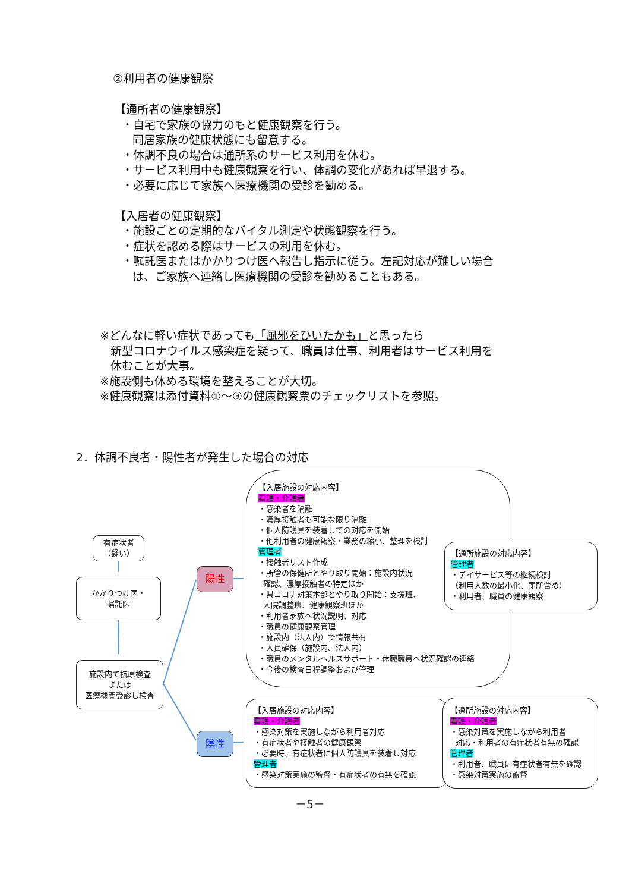②利用者の健康観察
【通所者の健康観察】
・自宅で家族の協力のもと健康観察を行う。
同居家族の健康状態にも留意する。
・体調不良の場合は通所系のサービス利用を休む。
・サービス利用中も健康観察を行い、体調の変化があれば早退する。
・必要に応じて家族へ医療機関の受診を勧める。
【入居者の健康観察】
・施設ごとの定期的なバイタル測定や状態観察を行う。
・症状を認める際はサービスの利用を休む。
・嘱託医またはかかりつけ医へ報告し指示に従う。左記対応が難しい場合
は、ご家族へ連絡し医療機関の受診を勧めることもある。
※どんなに軽い症状であっても「風邪をひいたかも」と思ったら
新型コロナウイルス感染症を疑って、職員は仕事、利用者はサービス利用を
休むことが大事。
※施設側も休める環境を整えることが大切。
※健康観察は添付資料①～③の健康観察票のチェックリストを参照。
2．体調不良者・陽性者が発生した場合の対応
有症状者
（疑い）
かかりつけ医・
嘱託医
施設内で抗原検査
または
医療機関受診し検査
陽性
陰性
【入居施設の対応内容】
看護・介護者
・感染者を隔離
・濃厚接触者も可能な限り隔離
・個人防護具を装着しての対応を開始
・他利用者の健康観察・業務の縮小、整理を検討
管理者
・接触者リスト作成
・所管の保健所とやり取り開始：施設内状況
確認、濃厚接触者の特定ほか
・県コロナ対策本部とやり取り開始：支援班、
入院調整班、健康観察班ほか
・利用者家族へ状況説明、対応
・職員の健康観察管理
・施設内（法人内）で情報共有
・人員確保（施設内、法人内）
・職員のメンタルヘルスサポート・休職職員へ状況確認の連絡
・今後の検査日程調整および管理
【通所施設の対応内容】
管理者
・デイサービス等の継続検討
（利用人数の最小化、閉所含め）
・利用者、職員の健康観察
【入居施設の対応内容】
看護・介護者
・感染対策を実施しながら利用者対応
・有症状者や接触者の健康観察
・必要時、有症状者に個人防護具を装着し対応
管理者
・感染対策実施の監督・有症状者の有無を確認
【通所施設の対応内容】
看護・介護者
・感染対策を実施しながら利用者
対応・利用者の有症状者有無の確認
管理者
・利用者、職員に有症状者有無を確認
・感染対策実施の監督
－5－